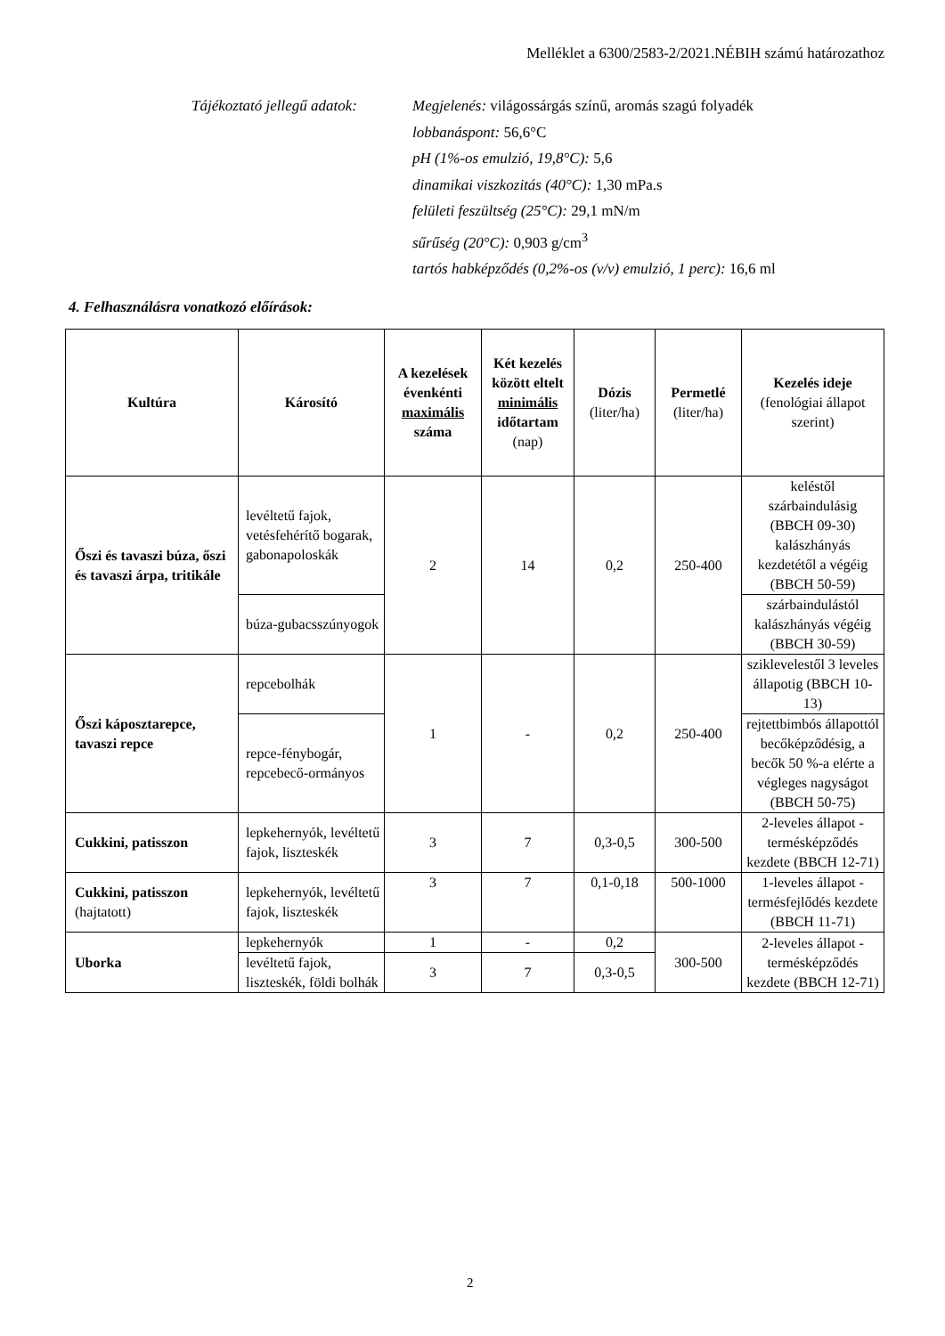Melléklet a 6300/2583-2/2021.NÉBIH számú határozathoz
Tájékoztató jellegű adatok:
Megjelenés: világossárgás színű, aromás szagú folyadék
lobbanáspont: 56,6°C
pH (1%-os emulzió, 19,8°C): 5,6
dinamikai viszkozitás (40°C): 1,30 mPa.s
felületi feszültség (25°C): 29,1 mN/m
sűrűség (20°C): 0,903 g/cm<sup>3</sup>
tartós habképződés (0,2%-os (v/v) emulzió, 1 perc): 16,6 ml
4. Felhasználásra vonatkozó előírások:
| Kultúra | Károsító | A kezelések évenkénti maximális száma | Két kezelés között eltelt minimális időtartam (nap) | Dózis (liter/ha) | Permetlé (liter/ha) | Kezelés ideje (fenológiai állapot szerint) |
| --- | --- | --- | --- | --- | --- | --- |
| Őszi és tavaszi búza, őszi és tavaszi árpa, tritikále | levéltetű fajok, vetésfehérítő bogarak, gabonapoloskák | 2 | 14 | 0,2 | 250-400 | keléstől szárbaindulásig (BBCH 09-30) kalászhányás kezdetétől a végéig (BBCH 50-59) |
| | búza-gubacsszúnyogok | | | | | szárbaindulástól kalászhányás végéig (BBCH 30-59) |
| Őszi káposztarepce, tavaszi repce | repcebolhák | 1 | - | 0,2 | 250-400 | sziklevelestől 3 leveles állapotig (BBCH 10-13) |
| | repce-fénybogár, repcebecő-ormányos | | | | | rejtettbimbós állapottól becőképződésig, a becők 50 %-a elérte a végleges nagyságot (BBCH 50-75) |
| Cukkini, patisszon | lepkehernyók, levéltetű fajok, liszteskék | 3 | 7 | 0,3-0,5 | 300-500 | 2-leveles állapot - termésképződés kezdete (BBCH 12-71) |
| Cukkini, patisszon (hajtatott) | lepkehernyók, levéltetű fajok, liszteskék | 3 | 7 | 0,1-0,18 | 500-1000 | 1-leveles állapot - termésfejlődés kezdete (BBCH 11-71) |
| Uborka | lepkehernyók | 1 | - | 0,2 | 300-500 | 2-leveles állapot - termésképződés kezdete (BBCH 12-71) |
| | levéltetű fajok, liszteskék, földi bolhák | 3 | 7 | 0,3-0,5 | | |
2